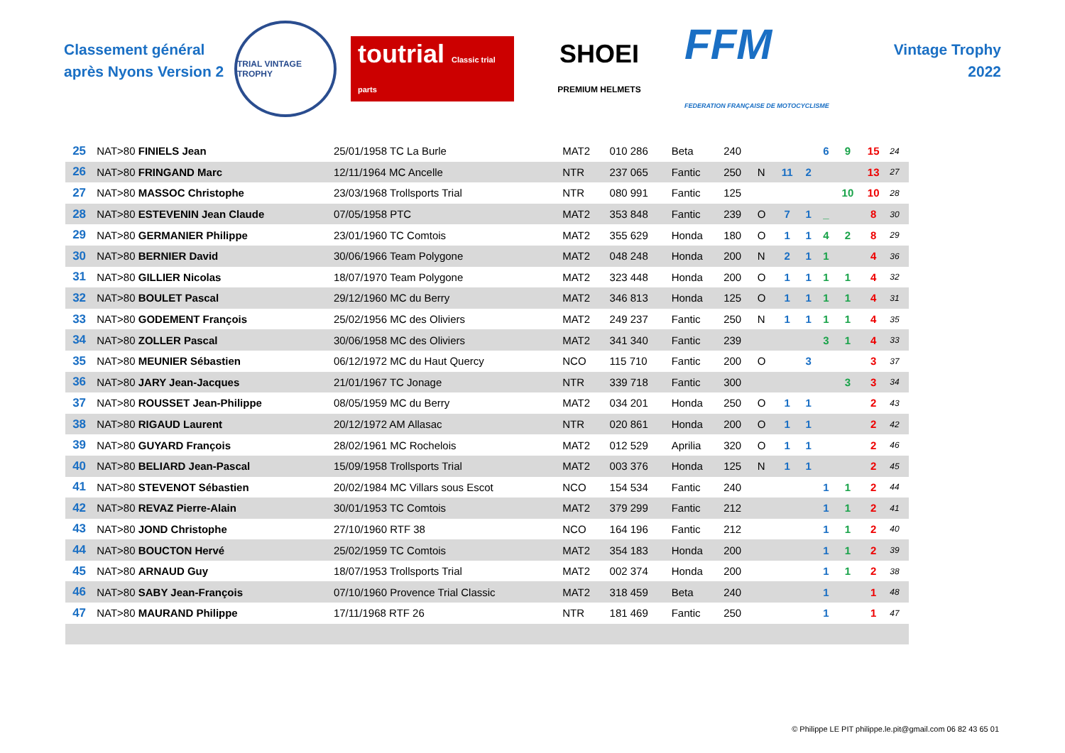Classement général après Nyons Version 2
TRIAL VINTAGE TROPHY
toutrial Classic trial parts
SHOEI
PREMIUM HELMETS
FFM
FEDERATION FRANÇAISE DE MOTOCYCLISME
Vintage Trophy
2022
| 25 | NAT>80 FINIELS Jean | 25/01/1958 TC La Burle | MAT2 | 010 286 | Beta | 240 | | | | 6 | 9 | 15 | 24 |
| 26 | NAT>80 FRINGAND Marc | 12/11/1964 MC Ancelle | NTR | 237 065 | Fantic | 250 | N | 11 | 2 | | | 13 | 27 |
| 27 | NAT>80 MASSOC Christophe | 23/03/1968 Trollsports Trial | NTR | 080 991 | Fantic | 125 | | | | | 10 | 10 | 28 |
| 28 | NAT>80 ESTEVENIN Jean Claude | 07/05/1958 PTC | MAT2 | 353 848 | Fantic | 239 | O | 7 | 1 | _ | | 8 | 30 |
| 29 | NAT>80 GERMANIER Philippe | 23/01/1960 TC Comtois | MAT2 | 355 629 | Honda | 180 | O | 1 | 1 | 4 | 2 | 8 | 29 |
| 30 | NAT>80 BERNIER David | 30/06/1966 Team Polygone | MAT2 | 048 248 | Honda | 200 | N | 2 | 1 | 1 | | 4 | 36 |
| 31 | NAT>80 GILLIER Nicolas | 18/07/1970 Team Polygone | MAT2 | 323 448 | Honda | 200 | O | 1 | 1 | 1 | 1 | 4 | 32 |
| 32 | NAT>80 BOULET Pascal | 29/12/1960 MC du Berry | MAT2 | 346 813 | Honda | 125 | O | 1 | 1 | 1 | 1 | 4 | 31 |
| 33 | NAT>80 GODEMENT François | 25/02/1956 MC des Oliviers | MAT2 | 249 237 | Fantic | 250 | N | 1 | 1 | 1 | 1 | 4 | 35 |
| 34 | NAT>80 ZOLLER Pascal | 30/06/1958 MC des Oliviers | MAT2 | 341 340 | Fantic | 239 | | | | 3 | 1 | 4 | 33 |
| 35 | NAT>80 MEUNIER Sébastien | 06/12/1972 MC du Haut Quercy | NCO | 115 710 | Fantic | 200 | O | | 3 | | | 3 | 37 |
| 36 | NAT>80 JARY Jean-Jacques | 21/01/1967 TC Jonage | NTR | 339 718 | Fantic | 300 | | | | | 3 | 3 | 34 |
| 37 | NAT>80 ROUSSET Jean-Philippe | 08/05/1959 MC du Berry | MAT2 | 034 201 | Honda | 250 | O | 1 | 1 | | | 2 | 43 |
| 38 | NAT>80 RIGAUD Laurent | 20/12/1972 AM Allasac | NTR | 020 861 | Honda | 200 | O | 1 | 1 | | | 2 | 42 |
| 39 | NAT>80 GUYARD François | 28/02/1961 MC Rochelois | MAT2 | 012 529 | Aprilia | 320 | O | 1 | 1 | | | 2 | 46 |
| 40 | NAT>80 BELIARD Jean-Pascal | 15/09/1958 Trollsports Trial | MAT2 | 003 376 | Honda | 125 | N | 1 | 1 | | | 2 | 45 |
| 41 | NAT>80 STEVENOT Sébastien | 20/02/1984 MC Villars sous Escot | NCO | 154 534 | Fantic | 240 | | | | 1 | 1 | 2 | 44 |
| 42 | NAT>80 REVAZ Pierre-Alain | 30/01/1953 TC Comtois | MAT2 | 379 299 | Fantic | 212 | | | | 1 | 1 | 2 | 41 |
| 43 | NAT>80 JOND Christophe | 27/10/1960 RTF 38 | NCO | 164 196 | Fantic | 212 | | | | 1 | 1 | 2 | 40 |
| 44 | NAT>80 BOUCTON Hervé | 25/02/1959 TC Comtois | MAT2 | 354 183 | Honda | 200 | | | | 1 | 1 | 2 | 39 |
| 45 | NAT>80 ARNAUD Guy | 18/07/1953 Trollsports Trial | MAT2 | 002 374 | Honda | 200 | | | | 1 | 1 | 2 | 38 |
| 46 | NAT>80 SABY Jean-François | 07/10/1960 Provence Trial Classic | MAT2 | 318 459 | Beta | 240 | | | | 1 | | 1 | 48 |
| 47 | NAT>80 MAURAND Philippe | 17/11/1968 RTF 26 | NTR | 181 469 | Fantic | 250 | | | | 1 | | 1 | 47 |
© Philippe LE PIT philippe.le.pit@gmail.com 06 82 43 65 01